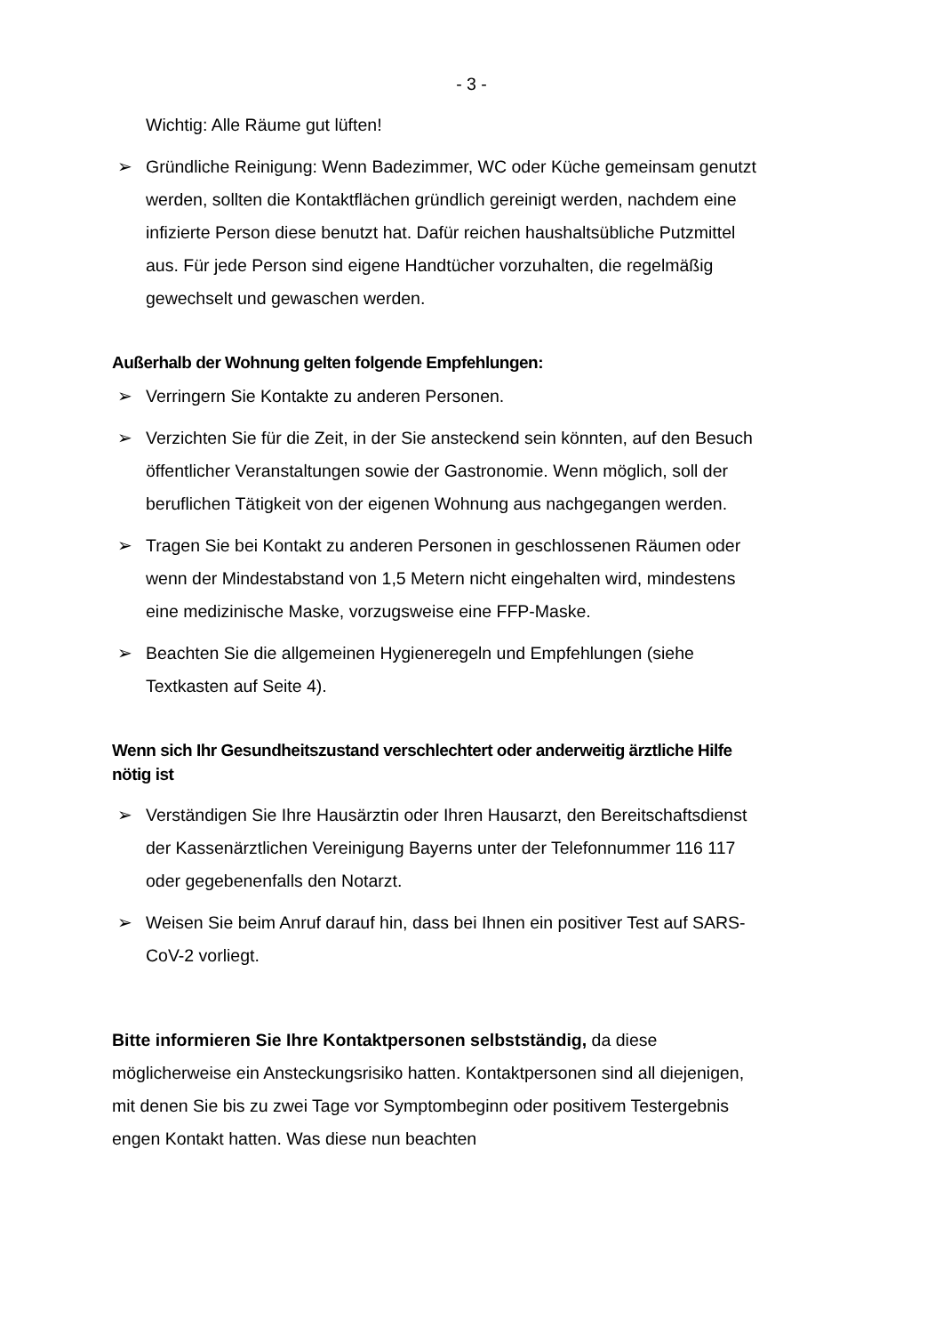- 3 -
Wichtig: Alle Räume gut lüften!
➢ Gründliche Reinigung: Wenn Badezimmer, WC oder Küche gemeinsam genutzt werden, sollten die Kontaktflächen gründlich gereinigt werden, nachdem eine infizierte Person diese benutzt hat. Dafür reichen haushaltsübliche Putzmittel aus. Für jede Person sind eigene Handtücher vorzuhalten, die regelmäßig gewechselt und gewaschen werden.
Außerhalb der Wohnung gelten folgende Empfehlungen:
➢ Verringern Sie Kontakte zu anderen Personen.
➢ Verzichten Sie für die Zeit, in der Sie ansteckend sein könnten, auf den Besuch öffentlicher Veranstaltungen sowie der Gastronomie. Wenn möglich, soll der beruflichen Tätigkeit von der eigenen Wohnung aus nachgegangen werden.
➢ Tragen Sie bei Kontakt zu anderen Personen in geschlossenen Räumen oder wenn der Mindestabstand von 1,5 Metern nicht eingehalten wird, mindestens eine medizinische Maske, vorzugsweise eine FFP-Maske.
➢ Beachten Sie die allgemeinen Hygieneregeln und Empfehlungen (siehe Textkasten auf Seite 4).
Wenn sich Ihr Gesundheitszustand verschlechtert oder anderweitig ärztliche Hilfe nötig ist
➢ Verständigen Sie Ihre Hausärztin oder Ihren Hausarzt, den Bereitschaftsdienst der Kassenärztlichen Vereinigung Bayerns unter der Telefonnummer 116 117 oder gegebenenfalls den Notarzt.
➢ Weisen Sie beim Anruf darauf hin, dass bei Ihnen ein positiver Test auf SARS-CoV-2 vorliegt.
Bitte informieren Sie Ihre Kontaktpersonen selbstständig, da diese möglicherweise ein Ansteckungsrisiko hatten. Kontaktpersonen sind all diejenigen, mit denen Sie bis zu zwei Tage vor Symptombeginn oder positivem Testergebnis engen Kontakt hatten. Was diese nun beachten